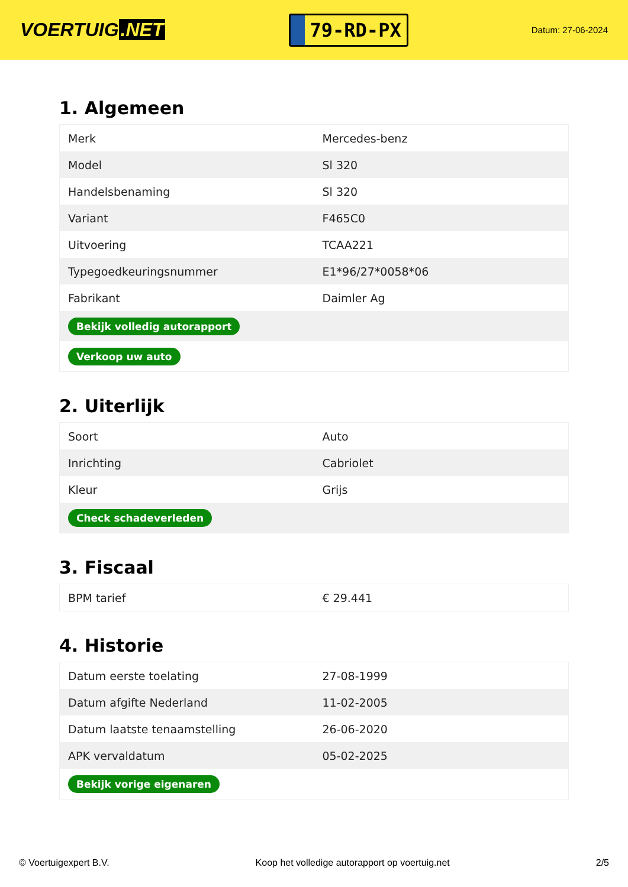VOERTUIG.NET
79-RD-PX
Datum: 27-06-2024
1. Algemeen
| Merk | Mercedes-benz |
| Model | Sl 320 |
| Handelsbenaming | Sl 320 |
| Variant | F465C0 |
| Uitvoering | TCAA221 |
| Typegoedkeuringsnummer | E1*96/27*0058*06 |
| Fabrikant | Daimler Ag |
| Bekijk volledig autorapport | |
| Verkoop uw auto | |
2. Uiterlijk
| Soort | Auto |
| Inrichting | Cabriolet |
| Kleur | Grijs |
| Check schadeverleden | |
3. Fiscaal
| BPM tarief | € 29.441 |
4. Historie
| Datum eerste toelating | 27-08-1999 |
| Datum afgifte Nederland | 11-02-2005 |
| Datum laatste tenaamstelling | 26-06-2020 |
| APK vervaldatum | 05-02-2025 |
| Bekijk vorige eigenaren | |
© Voertuigexpert B.V. Koop het volledige autorapport op voertuig.net 2/5